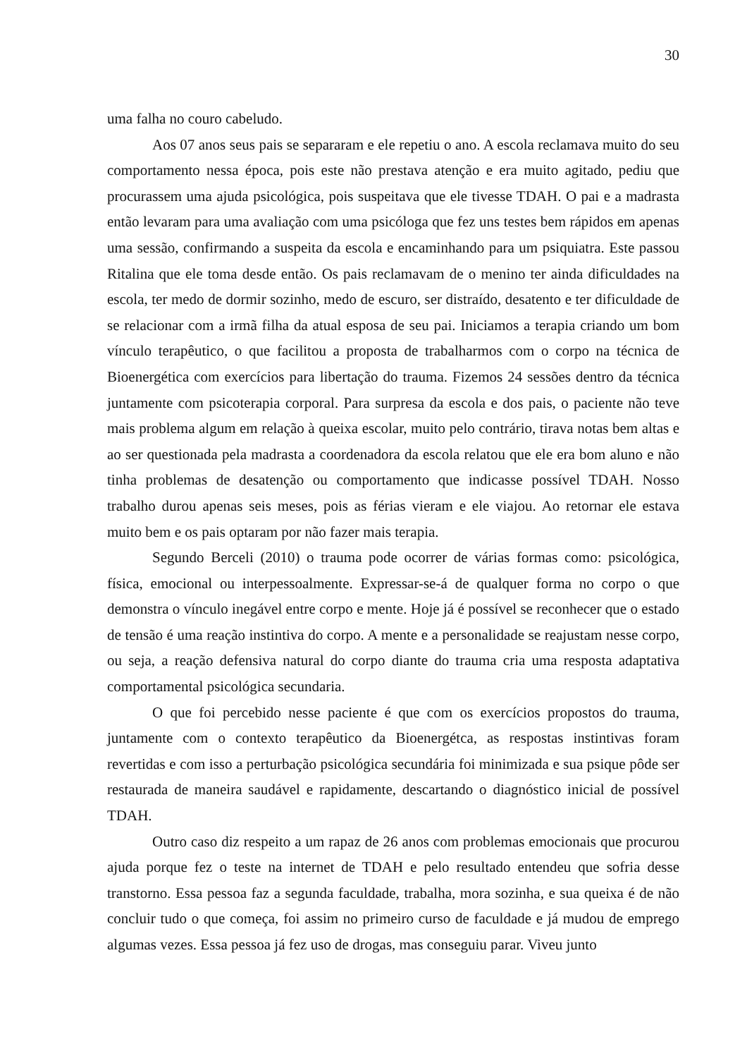30
uma falha no couro cabeludo.
Aos 07 anos seus pais se separaram e ele repetiu o ano. A escola reclamava muito do seu comportamento nessa época, pois este não prestava atenção e era muito agitado, pediu que procurassem uma ajuda psicológica, pois suspeitava que ele tivesse TDAH. O pai e a madrasta então levaram para uma avaliação com uma psicóloga que fez uns testes bem rápidos em apenas uma sessão, confirmando a suspeita da escola e encaminhando para um psiquiatra. Este passou Ritalina que ele toma desde então. Os pais reclamavam de o menino ter ainda dificuldades na escola, ter medo de dormir sozinho, medo de escuro, ser distraído, desatento e ter dificuldade de se relacionar com a irmã filha da atual esposa de seu pai. Iniciamos a terapia criando um bom vínculo terapêutico, o que facilitou a proposta de trabalharmos com o corpo na técnica de Bioenergética com exercícios para libertação do trauma. Fizemos 24 sessões dentro da técnica juntamente com psicoterapia corporal. Para surpresa da escola e dos pais, o paciente não teve mais problema algum em relação à queixa escolar, muito pelo contrário, tirava notas bem altas e ao ser questionada pela madrasta a coordenadora da escola relatou que ele era bom aluno e não tinha problemas de desatenção ou comportamento que indicasse possível TDAH. Nosso trabalho durou apenas seis meses, pois as férias vieram e ele viajou. Ao retornar ele estava muito bem e os pais optaram por não fazer mais terapia.
Segundo Berceli (2010) o trauma pode ocorrer de várias formas como: psicológica, física, emocional ou interpessoalmente. Expressar-se-á de qualquer forma no corpo o que demonstra o vínculo inegável entre corpo e mente. Hoje já é possível se reconhecer que o estado de tensão é uma reação instintiva do corpo. A mente e a personalidade se reajustam nesse corpo, ou seja, a reação defensiva natural do corpo diante do trauma cria uma resposta adaptativa comportamental psicológica secundaria.
O que foi percebido nesse paciente é que com os exercícios propostos do trauma, juntamente com o contexto terapêutico da Bioenergétca, as respostas instintivas foram revertidas e com isso a perturbação psicológica secundária foi minimizada e sua psique pôde ser restaurada de maneira saudável e rapidamente, descartando o diagnóstico inicial de possível TDAH.
Outro caso diz respeito a um rapaz de 26 anos com problemas emocionais que procurou ajuda porque fez o teste na internet de TDAH e pelo resultado entendeu que sofria desse transtorno. Essa pessoa faz a segunda faculdade, trabalha, mora sozinha, e sua queixa é de não concluir tudo o que começa, foi assim no primeiro curso de faculdade e já mudou de emprego algumas vezes. Essa pessoa já fez uso de drogas, mas conseguiu parar. Viveu junto